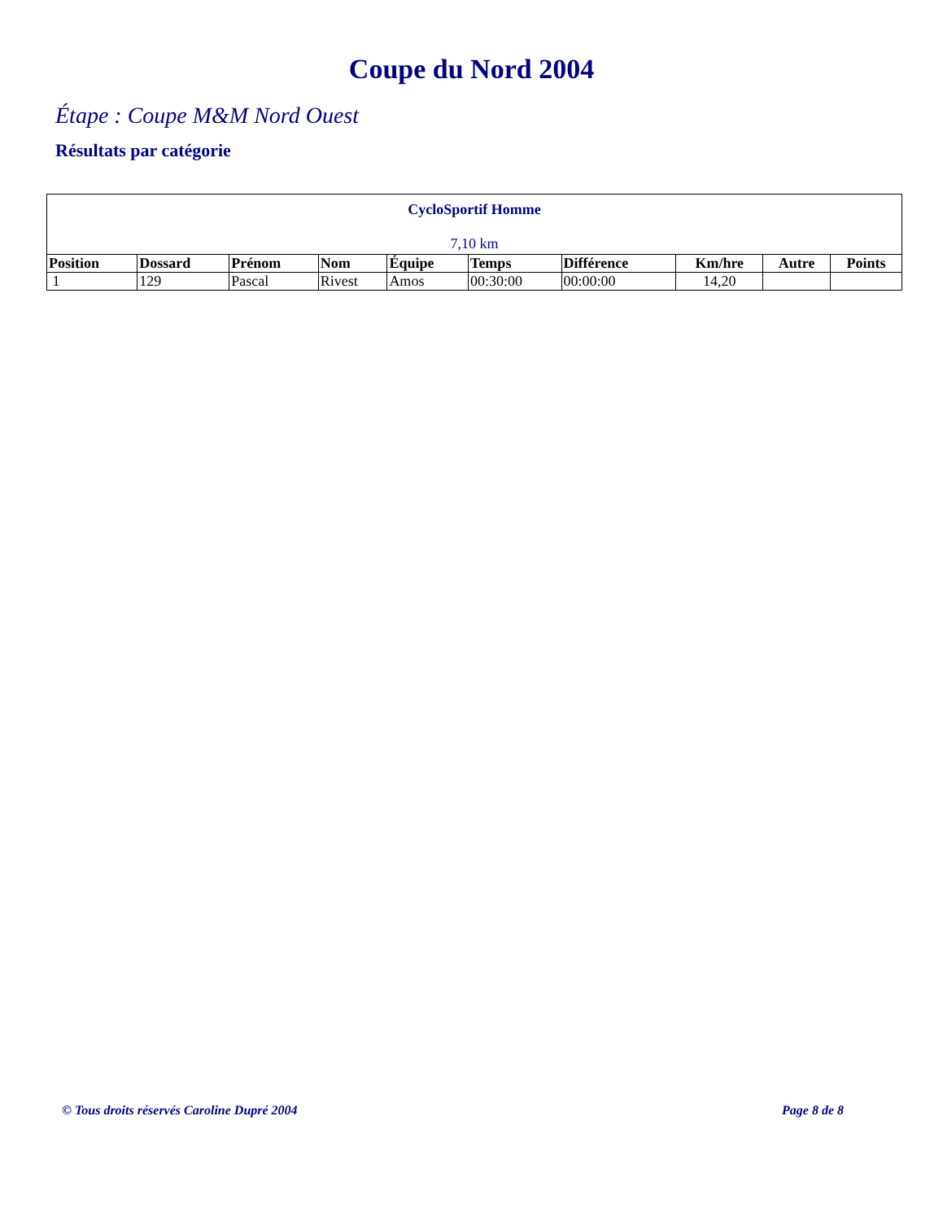Coupe du Nord 2004
Étape : Coupe M&M Nord Ouest
Résultats par catégorie
| CycloSportif Homme 7,10 km | | | | | | | | | |
| Position | Dossard | Prénom | Nom | Équipe | Temps | Différence | Km/hre | Autre | Points |
| 1 | 129 | Pascal | Rivest | Amos | 00:30:00 | 00:00:00 | 14,20 | | |
© Tous droits réservés Caroline Dupré 2004 Page 8 de 8